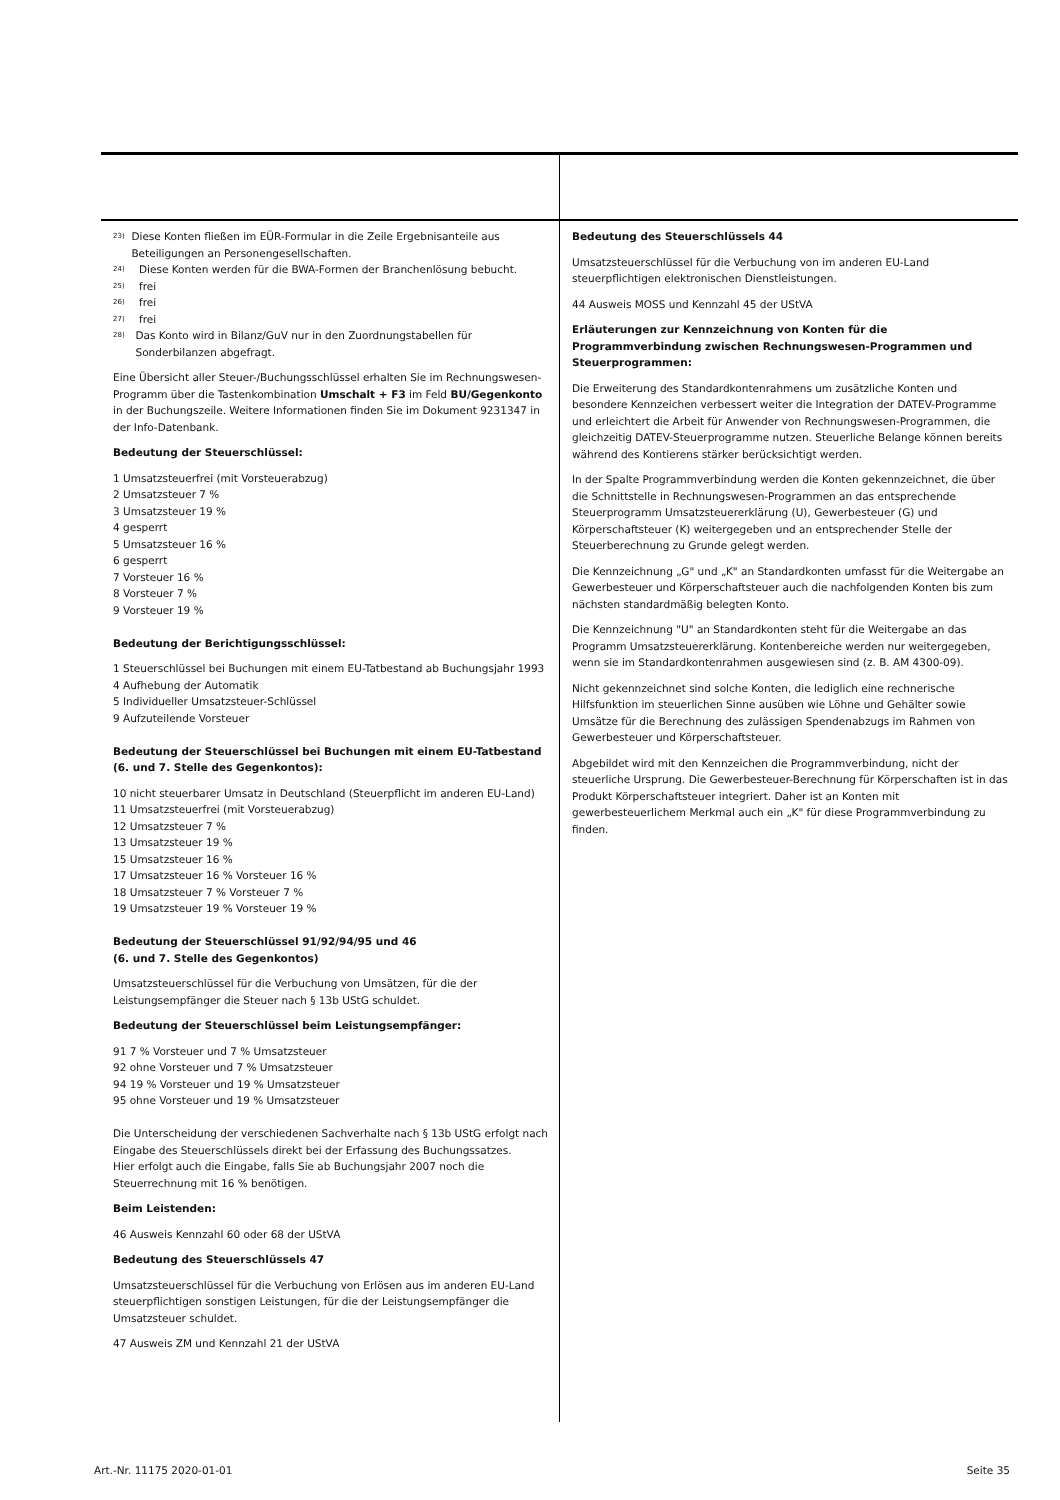23)
Diese Konten fließen im EÜR-Formular in die Zeile Ergebnisanteile aus Beteiligungen an Personengesellschaften.
24)
Diese Konten werden für die BWA-Formen der Branchenlösung bebucht.
25)
frei
26)
frei
27)
frei
28)
Das Konto wird in Bilanz/GuV nur in den Zuordnungstabellen für Sonderbilanzen abgefragt.
Eine Übersicht aller Steuer-/Buchungsschlüssel erhalten Sie im Rechnungswesen-Programm über die Tastenkombination Umschalt + F3 im Feld BU/Gegenkonto in der Buchungszeile. Weitere Informationen finden Sie im Dokument 9231347 in der Info-Datenbank.
Bedeutung der Steuerschlüssel:
1 Umsatzsteuerfrei (mit Vorsteuerabzug)
2 Umsatzsteuer 7 %
3 Umsatzsteuer 19 %
4 gesperrt
5 Umsatzsteuer 16 %
6 gesperrt
7 Vorsteuer 16 %
8 Vorsteuer 7 %
9 Vorsteuer 19 %
Bedeutung der Berichtigungsschlüssel:
1 Steuerschlüssel bei Buchungen mit einem EU-Tatbestand ab Buchungsjahr 1993
4 Aufhebung der Automatik
5 Individueller Umsatzsteuer-Schlüssel
9 Aufzuteilende Vorsteuer
Bedeutung der Steuerschlüssel bei Buchungen mit einem EU-Tatbestand (6. und 7. Stelle des Gegenkontos):
10 nicht steuerbarer Umsatz in Deutschland (Steuerpflicht im anderen EU-Land)
11 Umsatzsteuerfrei (mit Vorsteuerabzug)
12 Umsatzsteuer 7 %
13 Umsatzsteuer 19 %
15 Umsatzsteuer 16 %
17 Umsatzsteuer 16 % Vorsteuer 16 %
18 Umsatzsteuer 7 % Vorsteuer 7 %
19 Umsatzsteuer 19 % Vorsteuer 19 %
Bedeutung der Steuerschlüssel 91/92/94/95 und 46
(6. und 7. Stelle des Gegenkontos)
Umsatzsteuerschlüssel für die Verbuchung von Umsätzen, für die der Leistungsempfänger die Steuer nach § 13b UStG schuldet.
Bedeutung der Steuerschlüssel beim Leistungsempfänger:
91 7 % Vorsteuer und 7 % Umsatzsteuer
92 ohne Vorsteuer und 7 % Umsatzsteuer
94 19 % Vorsteuer und 19 % Umsatzsteuer
95 ohne Vorsteuer und 19 % Umsatzsteuer
Die Unterscheidung der verschiedenen Sachverhalte nach § 13b UStG erfolgt nach Eingabe des Steuerschlüssels direkt bei der Erfassung des Buchungssatzes.
Hier erfolgt auch die Eingabe, falls Sie ab Buchungsjahr 2007 noch die Steuerrechnung mit 16 % benötigen.
Beim Leistenden:
46 Ausweis Kennzahl 60 oder 68 der UStVA
Bedeutung des Steuerschlüssels 47
Umsatzsteuerschlüssel für die Verbuchung von Erlösen aus im anderen EU-Land steuerpflichtigen sonstigen Leistungen, für die der Leistungsempfänger die Umsatzsteuer schuldet.
47 Ausweis ZM und Kennzahl 21 der UStVA
Bedeutung des Steuerschlüssels 44
Umsatzsteuerschlüssel für die Verbuchung von im anderen EU-Land steuerpflichtigen elektronischen Dienstleistungen.
44 Ausweis MOSS und Kennzahl 45 der UStVA
Erläuterungen zur Kennzeichnung von Konten für die Programmverbindung zwischen Rechnungswesen-Programmen und Steuerprogrammen:
Die Erweiterung des Standardkontenrahmens um zusätzliche Konten und besondere Kennzeichen verbessert weiter die Integration der DATEV-Programme und erleichtert die Arbeit für Anwender von Rechnungswesen-Programmen, die gleichzeitig DATEV-Steuerprogramme nutzen. Steuerliche Belange können bereits während des Kontierens stärker berücksichtigt werden.
In der Spalte Programmverbindung werden die Konten gekennzeichnet, die über die Schnittstelle in Rechnungswesen-Programmen an das entsprechende Steuerprogramm Umsatzsteuererklärung (U), Gewerbesteuer (G) und Körperschaftsteuer (K) weitergegeben und an entsprechender Stelle der Steuerberechnung zu Grunde gelegt werden.
Die Kennzeichnung „G" und „K" an Standardkonten umfasst für die Weitergabe an Gewerbesteuer und Körperschaftsteuer auch die nachfolgenden Konten bis zum nächsten standardmäßig belegten Konto.
Die Kennzeichnung "U" an Standardkonten steht für die Weitergabe an das Programm Umsatzsteuererklärung. Kontenbereiche werden nur weitergegeben, wenn sie im Standardkontenrahmen ausgewiesen sind (z. B. AM 4300-09).
Nicht gekennzeichnet sind solche Konten, die lediglich eine rechnerische Hilfsfunktion im steuerlichen Sinne ausüben wie Löhne und Gehälter sowie Umsätze für die Berechnung des zulässigen Spendenabzugs im Rahmen von Gewerbesteuer und Körperschaftsteuer.
Abgebildet wird mit den Kennzeichen die Programmverbindung, nicht der steuerliche Ursprung. Die Gewerbesteuer-Berechnung für Körperschaften ist in das Produkt Körperschaftsteuer integriert. Daher ist an Konten mit gewerbesteuerlichem Merkmal auch ein „K" für diese Programmverbindung zu finden.
Art.-Nr. 11175 2020-01-01 Seite 35